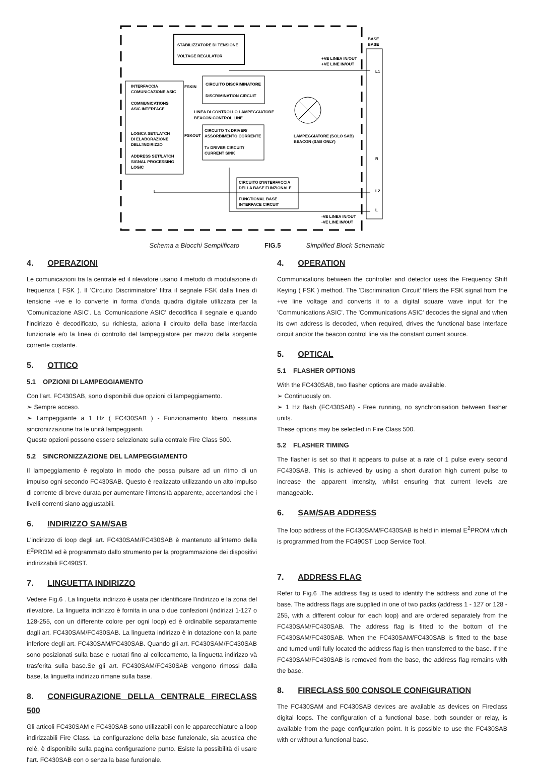STABILIZZATORE DI TENSIONE
VOLTAGE REGULATOR
INTERFACCIA
COMUNICAZIONE ASIC
COMMUNICATIONS
ASIC INTERFACE
LOGICA SET/LATCH
DI ELABORAZIONE
DELL'INDIRIZZO
ADDRESS SET/LATCH
SIGNAL PROCESSING
LOGIC
CIRCUITO DISCRIMINATORE
DISCRIMINATION CIRCUIT
FSKIN
LINEA DI CONTROLLO LAMPEGGIATORE
BEACON CONTROL LINE
CIRCUITO Tx DRIVER/
ASSORBIMENTO CORRENTE
Tx DRIVER CIRCUIT/
CURRENT SINK
FSKOUT
CIRCUITO D'INTERFACCIA
DELLA BASE FUNZIONALE
FUNCTIONAL BASE
INTERFACE CIRCUIT
LAMPEGGIATORE (SOLO SAB)
BEACON (SAB ONLY)
BASE
BASE
+VE LINEA IN/OUT
+VE LINE IN/OUT
L1
R
L2
L
-VE LINEA IN/OUT
-VE LINE IN/OUT
Schema a Blocchi Semplificato FIG.5 Simplified Block Schematic
4. OPERAZIONI
Le comunicazioni tra la centrale ed il rilevatore usano il metodo di modulazione di frequenza ( FSK ). Il 'Circuito Discriminatore' filtra il segnale FSK dalla linea di tensione +ve e lo converte in forma d'onda quadra digitale utilizzata per la 'Comunicazione ASIC'. La 'Comunicazione ASIC' decodifica il segnale e quando l'indirizzo è decodificato, su richiesta, aziona il circuito della base interfaccia funzionale e/o la linea di controllo del lampeggiatore per mezzo della sorgente corrente costante.
5. OTTICO
5.1 OPZIONI DI LAMPEGGIAMENTO
Con l'art. FC430SAB, sono disponibili due opzioni di lampeggiamento.
➢ Sempre acceso.
➢ Lampeggiante a 1 Hz ( FC430SAB ) - Funzionamento libero, nessuna sincronizzazione tra le unità lampeggianti.
Queste opzioni possono essere selezionate sulla centrale Fire Class 500.
5.2 SINCRONIZZAZIONE DEL LAMPEGGIAMENTO
Il lampeggiamento è regolato in modo che possa pulsare ad un ritmo di un impulso ogni secondo FC430SAB. Questo è realizzato utilizzando un alto impulso di corrente di breve durata per aumentare l'intensità apparente, accertandosi che i livelli correnti siano aggiustabili.
6. INDIRIZZO SAM/SAB
L'indirizzo di loop degli art. FC430SAM/FC430SAB è mantenuto all'interno della E<sup>2</sup>PROM ed è programmato dallo strumento per la programmazione dei dispositivi indirizzabili FC490ST.
7. LINGUETTA INDIRIZZO
Vedere Fig.6 . La linguetta indirizzo è usata per identificare l'indirizzo e la zona del rilevatore. La linguetta indirizzo è fornita in una o due confezioni (indirizzi 1-127 o 128-255, con un differente colore per ogni loop) ed è ordinabile separatamente dagli art. FC430SAM/FC430SAB. La linguetta indirizzo è in dotazione con la parte inferiore degli art. FC430SAM/FC430SAB. Quando gli art. FC430SAM/FC430SAB sono posizionati sulla base e ruotati fino al collocamento, la linguetta indirizzo và trasferita sulla base.Se gli art. FC430SAM/FC430SAB vengono rimossi dalla base, la linguetta indirizzo rimane sulla base.
8. CONFIGURAZIONE DELLA CENTRALE FIRECLASS 500
Gli articoli FC430SAM e FC430SAB sono utilizzabili con le apparecchiature a loop indirizzabili Fire Class. La configurazione della base funzionale, sia acustica che relè, è disponibile sulla pagina configurazione punto. Esiste la possibilità di usare l'art. FC430SAB con o senza la base funzionale.
4. OPERATION
Communications between the controller and detector uses the Frequency Shift Keying ( FSK ) method. The 'Discrimination Circuit' filters the FSK signal from the +ve line voltage and converts it to a digital square wave input for the 'Communications ASIC'. The 'Communications ASIC' decodes the signal and when its own address is decoded, when required, drives the functional base interface circuit and/or the beacon control line via the constant current source.
5. OPTICAL
5.1 FLASHER OPTIONS
With the FC430SAB, two flasher options are made available.
➢ Continuously on.
➢ 1 Hz flash (FC430SAB) - Free running, no synchronisation between flasher units.
These options may be selected in Fire Class 500.
5.2 FLASHER TIMING
The flasher is set so that it appears to pulse at a rate of 1 pulse every second FC430SAB. This is achieved by using a short duration high current pulse to increase the apparent intensity, whilst ensuring that current levels are manageable.
6. SAM/SAB ADDRESS
The loop address of the FC430SAM/FC430SAB is held in internal E<sup>2</sup>PROM which is programmed from the FC490ST Loop Service Tool.
7. ADDRESS FLAG
Refer to Fig.6 .The address flag is used to identify the address and zone of the base. The address flags are supplied in one of two packs (address 1 - 127 or 128 - 255, with a different colour for each loop) and are ordered separately from the FC430SAM/FC430SAB. The address flag is fitted to the bottom of the FC430SAM/FC430SAB. When the FC430SAM/FC430SAB is fitted to the base and turned until fully located the address flag is then transferred to the base. If the FC430SAM/FC430SAB is removed from the base, the address flag remains with the base.
8. FIRECLASS 500 CONSOLE CONFIGURATION
The FC430SAM and FC430SAB devices are available as devices on Fireclass digital loops. The configuration of a functional base, both sounder or relay, is available from the page configuration point. It is possible to use the FC430SAB with or without a functional base.